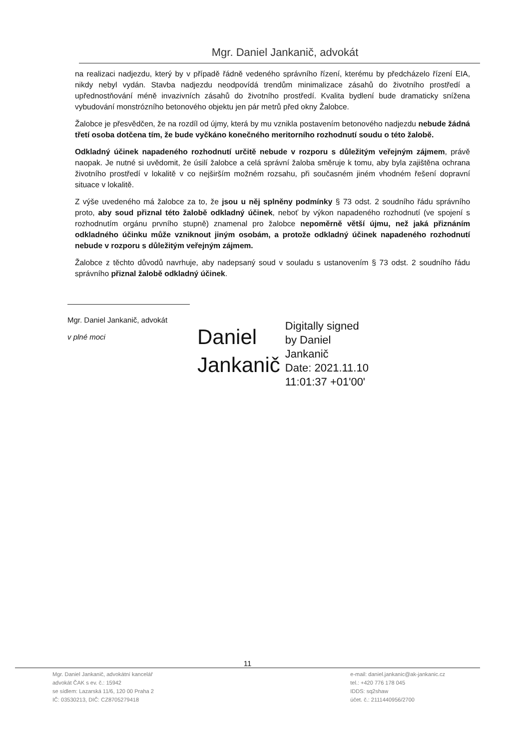Mgr. Daniel Jankanič, advokát
na realizaci nadjezdu, který by v případě řádně vedeného správního řízení, kterému by předcházelo řízení EIA, nikdy nebyl vydán. Stavba nadjezdu neodpovídá trendům minimalizace zásahů do životního prostředí a upřednostňování méně invazivních zásahů do životního prostředí. Kvalita bydlení bude dramaticky snížena vybudování monstrózního betonového objektu jen pár metrů před okny Žalobce.
Žalobce je přesvědčen, že na rozdíl od újmy, která by mu vznikla postavením betonového nadjezdu nebude žádná třetí osoba dotčena tím, že bude vyčkáno konečného meritorního rozhodnutí soudu o této žalobě.
Odkladný účinek napadeného rozhodnutí určitě nebude v rozporu s důležitým veřejným zájmem, právě naopak. Je nutné si uvědomit, že úsilí žalobce a celá správní žaloba směruje k tomu, aby byla zajištěna ochrana životního prostředí v lokalitě v co nejširším možném rozsahu, při současném jiném vhodném řešení dopravní situace v lokalitě.
Z výše uvedeného má žalobce za to, že jsou u něj splněny podmínky § 73 odst. 2 soudního řádu správního proto, aby soud přiznal této žalobě odkladný účinek, neboť by výkon napadeného rozhodnutí (ve spojení s rozhodnutím orgánu prvního stupně) znamenal pro žalobce nepoměrně větší újmu, než jaká přiznáním odkladného účinku může vzniknout jiným osobám, a protože odkladný účinek napadeného rozhodnutí nebude v rozporu s důležitým veřejným zájmem.
Žalobce z těchto důvodů navrhuje, aby nadepsaný soud v souladu s ustanovením § 73 odst. 2 soudního řádu správního přiznal žalobě odkladný účinek.
Mgr. Daniel Jankanič, advokát
v plné moci
Daniel
Jankanič
Digitally signed
by Daniel
Jankanič
Date: 2021.11.10
11:01:37 +01'00'
11
Mgr. Daniel Jankanič, advokátní kancelář
advokát ČAK s ev. č.: 15942
se sídlem: Lazarská 11/6, 120 00 Praha 2
IČ: 03530213, DIČ: CZ8705279418
e-mail: daniel.jankanic@ak-jankanic.cz
tel.: +420 776 178 045
IDDS: sq2shaw
účet. č.: 2111440956/2700